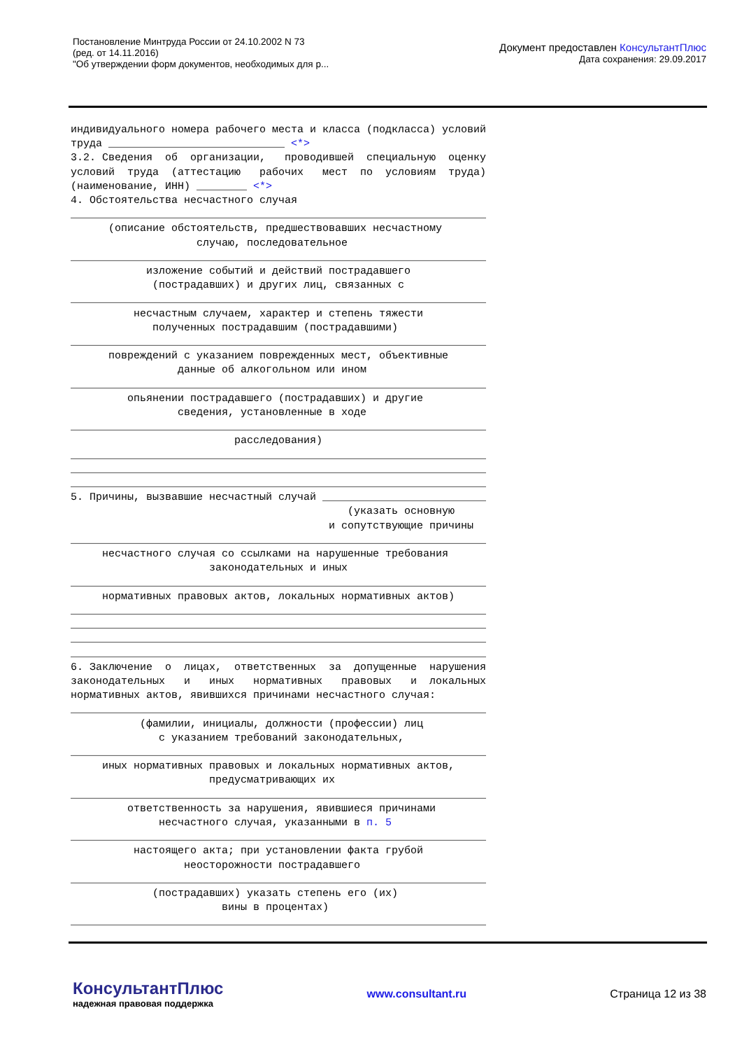Постановление Минтруда России от 24.10.2002 N 73
(ред. от 14.11.2016)
"Об утверждении форм документов, необходимых для р...
Документ предоставлен КонсультантПлюс
Дата сохранения: 29.09.2017
индивидуального номера рабочего места и класса (подкласса) условий труда ____________________________ <*> 3.2. Сведения об организации, проводившей специальную оценку условий труда (аттестацию рабочих мест по условиям труда) (наименование, ИНН) ________ <*> 4. Обстоятельства несчастного случая __________________________________________________________________ (описание обстоятельств, предшествовавших несчастному случаю, последовательное __________________________________________________________________ изложение событий и действий пострадавшего (пострадавших) и других лиц, связанных с __________________________________________________________________ несчастным случаем, характер и степень тяжести полученных пострадавшим (пострадавшими) __________________________________________________________________ повреждений с указанием поврежденных мест, объективные данные об алкогольном или ином __________________________________________________________________ опьянении пострадавшего (пострадавших) и другие сведения, установленные в ходе __________________________________________________________________ расследования) __________________________________________________________________ __________________________________________________________________ __________________________________________________________________ 5. Причины, вызвавшие несчастный случай __________________________ (указать основную и сопутствующие причины __________________________________________________________________ несчастного случая со ссылками на нарушенные требования законодательных и иных __________________________________________________________________ нормативных правовых актов, локальных нормативных актов) __________________________________________________________________ __________________________________________________________________ __________________________________________________________________ __________________________________________________________________ 6. Заключение о лицах, ответственных за допущенные нарушения законодательных и иных нормативных правовых и локальных нормативных актов, явившихся причинами несчастного случая: __________________________________________________________________ (фамилии, инициалы, должности (профессии) лиц с указанием требований законодательных, __________________________________________________________________ иных нормативных правовых и локальных нормативных актов, предусматривающих их __________________________________________________________________ ответственность за нарушения, явившиеся причинами несчастного случая, указанными в п. 5 __________________________________________________________________ настоящего акта; при установлении факта грубой неосторожности пострадавшего __________________________________________________________________ (пострадавших) указать степень его (их) вины в процентах) __________________________________________________________________
КонсультантПлюс
надежная правовая поддержка
www.consultant.ru Страница 12 из 38